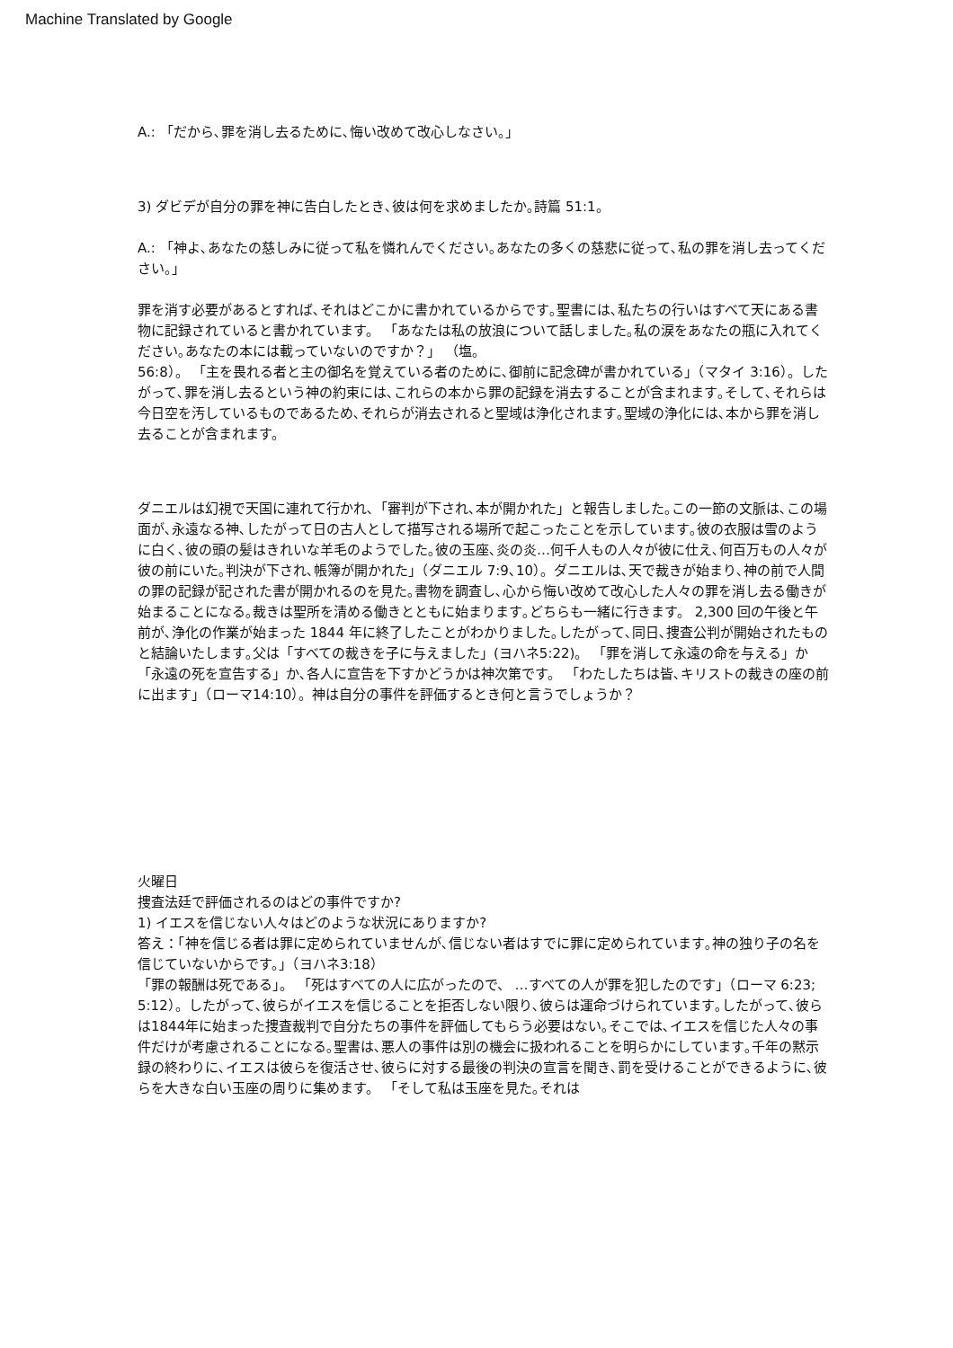Machine Translated by Google
A.: 「だから､罪を消し去るために､悔い改めて改心しなさい。」
3) ダビデが自分の罪を神に告白したとき､彼は何を求めましたか｡詩篇 51:1。
A.: 「神よ､あなたの慈しみに従って私を憐れんでください｡あなたの多くの慈悲に従って､私の罪を消し去ってください。」
罪を消す必要があるとすれば､それはどこかに書かれているからです｡聖書には､私たちの行いはすべて天にある書物に記録されていると書かれています。 「あなたは私の放浪について話しました｡私の涙をあなたの瓶に入れてください｡あなたの本には載っていないのですか？」 （塩。
56:8）。 「主を畏れる者と主の御名を覚えている者のために､御前に記念碑が書かれている」（マタイ 3:16）。したがって､罪を消し去るという神の約束には､これらの本から罪の記録を消去することが含まれます｡そして､それらは今日空を汚しているものであるため､それらが消去されると聖域は浄化されます｡聖域の浄化には､本から罪を消し去ることが含まれます。
ダニエルは幻視で天国に連れて行かれ､「審判が下され､本が開かれた」と報告しました｡この一節の文脈は､この場面が､永遠なる神､したがって日の古人として描写される場所で起こったことを示しています｡彼の衣服は雪のように白く､彼の頭の髪はきれいな羊毛のようでした｡彼の玉座､炎の炎…何千人もの人々が彼に仕え､何百万もの人々が彼の前にいた｡判決が下され､帳簿が開かれた」（ダニエル 7:9､10）。ダニエルは､天で裁きが始まり､神の前で人間の罪の記録が記された書が開かれるのを見た｡書物を調査し､心から悔い改めて改心した人々の罪を消し去る働きが始まることになる｡裁きは聖所を清める働きとともに始まります｡どちらも一緒に行きます。 2,300 回の午後と午前が､浄化の作業が始まった 1844 年に終了したことがわかりました｡したがって､同日､捜査公判が開始されたものと結論いたします｡父は「すべての裁きを子に与えました」(ヨハネ5:22)。 「罪を消して永遠の命を与える」か「永遠の死を宣告する」か､各人に宣告を下すかどうかは神次第です。 「わたしたちは皆､キリストの裁きの座の前に出ます」（ローマ14:10）。神は自分の事件を評価するとき何と言うでしょうか？
火曜日
捜査法廷で評価されるのはどの事件ですか?
1) イエスを信じない人々はどのような状況にありますか?
答え：「神を信じる者は罪に定められていませんが､信じない者はすでに罪に定められています｡神の独り子の名を信じていないからです。」（ヨハネ3:18）
「罪の報酬は死である」。 「死はすべての人に広がったので、 …すべての人が罪を犯したのです」（ローマ 6:23; 5:12）。したがって､彼らがイエスを信じることを拒否しない限り､彼らは運命づけられています｡したがって､彼らは1844年に始まった捜査裁判で自分たちの事件を評価してもらう必要はない｡そこでは､イエスを信じた人々の事件だけが考慮されることになる｡聖書は､悪人の事件は別の機会に扱われることを明らかにしています｡千年の黙示録の終わりに､イエスは彼らを復活させ､彼らに対する最後の判決の宣言を聞き､罰を受けることができるように､彼らを大きな白い玉座の周りに集めます。 「そして私は玉座を見た｡それは